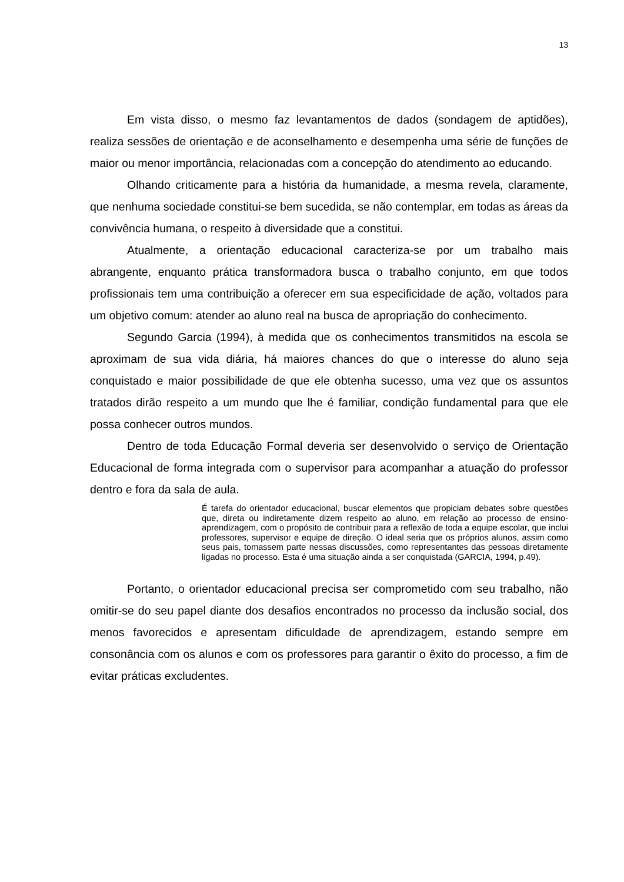13
Em vista disso, o mesmo faz levantamentos de dados (sondagem de aptidões), realiza sessões de orientação e de aconselhamento e desempenha uma série de funções de maior ou menor importância, relacionadas com a concepção do atendimento ao educando.
Olhando criticamente para a história da humanidade, a mesma revela, claramente, que nenhuma sociedade constitui-se bem sucedida, se não contemplar, em todas as áreas da convivência humana, o respeito à diversidade que a constitui.
Atualmente, a orientação educacional caracteriza-se por um trabalho mais abrangente, enquanto prática transformadora busca o trabalho conjunto, em que todos profissionais tem uma contribuição a oferecer em sua especificidade de ação, voltados para um objetivo comum: atender ao aluno real na busca de apropriação do conhecimento.
Segundo Garcia (1994), à medida que os conhecimentos transmitidos na escola se aproximam de sua vida diária, há maiores chances do que o interesse do aluno seja conquistado e maior possibilidade de que ele obtenha sucesso, uma vez que os assuntos tratados dirão respeito a um mundo que lhe é familiar, condição fundamental para que ele possa conhecer outros mundos.
Dentro de toda Educação Formal deveria ser desenvolvido o serviço de Orientação Educacional de forma integrada com o supervisor para acompanhar a atuação do professor dentro e fora da sala de aula.
É tarefa do orientador educacional, buscar elementos que propiciam debates sobre questões que, direta ou indiretamente dizem respeito ao aluno, em relação ao processo de ensino-aprendizagem, com o propósito de contribuir para a reflexão de toda a equipe escolar, que inclui professores, supervisor e equipe de direção. O ideal seria que os próprios alunos, assim como seus pais, tomassem parte nessas discussões, como representantes das pessoas diretamente ligadas no processo. Esta é uma situação ainda a ser conquistada (GARCIA, 1994, p.49).
Portanto, o orientador educacional precisa ser comprometido com seu trabalho, não omitir-se do seu papel diante dos desafios encontrados no processo da inclusão social, dos menos favorecidos e apresentam dificuldade de aprendizagem, estando sempre em consonância com os alunos e com os professores para garantir o êxito do processo, a fim de evitar práticas excludentes.